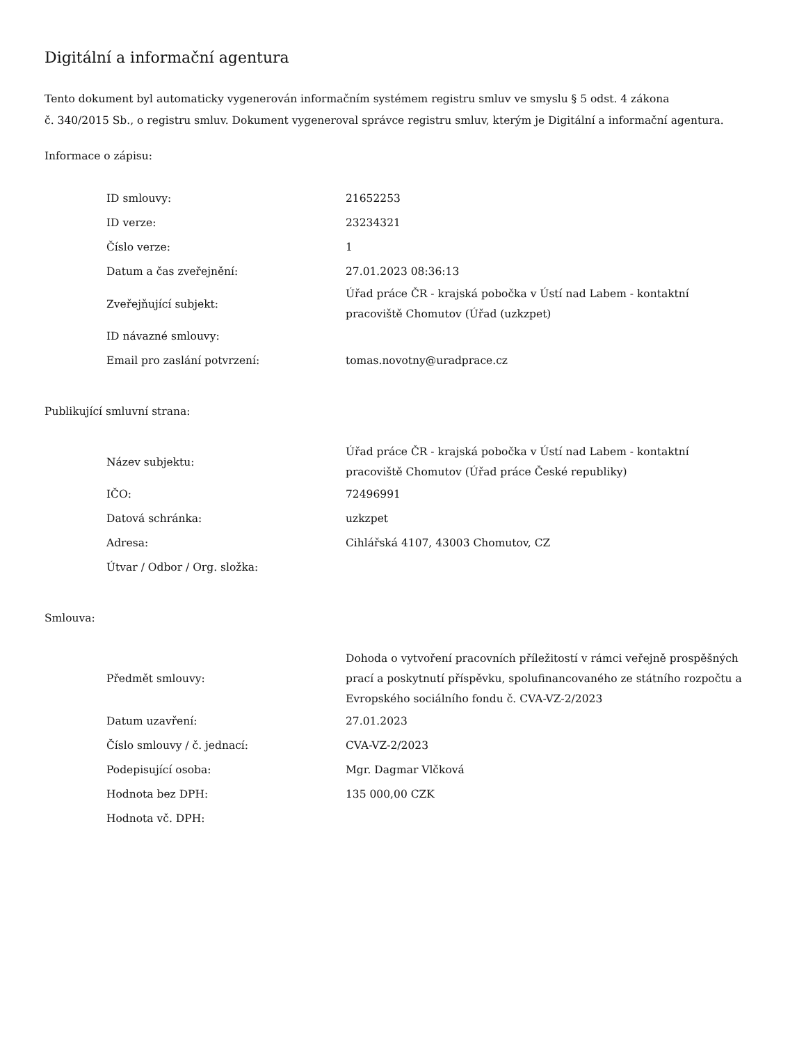Digitální a informační agentura
Tento dokument byl automaticky vygenerován informačním systémem registru smluv ve smyslu § 5 odst. 4 zákona
č. 340/2015 Sb., o registru smluv. Dokument vygeneroval správce registru smluv, kterým je Digitální a informační agentura.
Informace o zápisu:
| ID smlouvy: | 21652253 |
| ID verze: | 23234321 |
| Číslo verze: | 1 |
| Datum a čas zveřejnění: | 27.01.2023 08:36:13 |
| Zveřejňující subjekt: | Úřad práce ČR - krajská pobočka v Ústí nad Labem - kontaktní pracoviště Chomutov (Úřad (uzkzpet) |
| ID návazné smlouvy: | |
| Email pro zaslání potvrzení: | tomas.novotny@uradprace.cz |
Publikující smluvní strana:
| Název subjektu: | Úřad práce ČR - krajská pobočka v Ústí nad Labem - kontaktní pracoviště Chomutov (Úřad práce České republiky) |
| IČO: | 72496991 |
| Datová schránka: | uzkzpet |
| Adresa: | Cihlářská 4107, 43003 Chomutov, CZ |
| Útvar / Odbor / Org. složka: | |
Smlouva:
| Předmět smlouvy: | Dohoda o vytvoření pracovních příležitostí v rámci veřejně prospěšných prací a poskytnutí příspěvku, spolufinancovaného ze státního rozpočtu a Evropského sociálního fondu č. CVA-VZ-2/2023 |
| Datum uzavření: | 27.01.2023 |
| Číslo smlouvy / č. jednací: | CVA-VZ-2/2023 |
| Podepisující osoba: | Mgr. Dagmar Vlčková |
| Hodnota bez DPH: | 135 000,00 CZK |
| Hodnota vč. DPH: | |